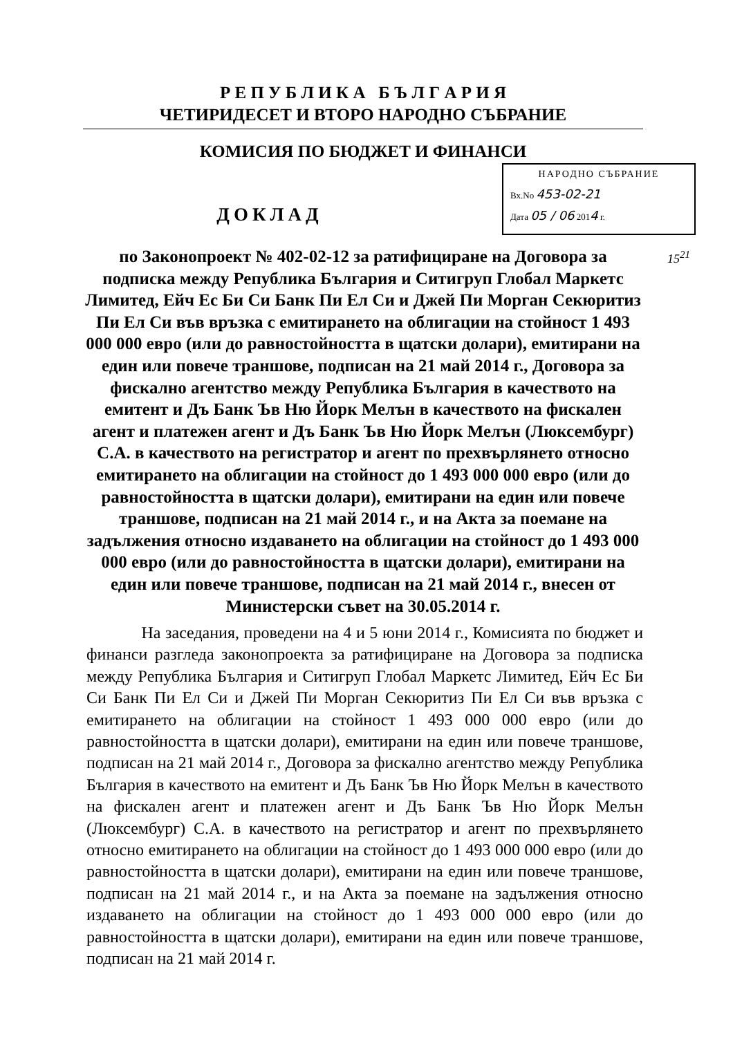Р Е П У Б Л И К А Б Ъ Л Г А Р И Я
ЧЕТИРИДЕСЕТ И ВТОРО НАРОДНО СЪБРАНИЕ
КОМИСИЯ ПО БЮДЖЕТ И ФИНАНСИ
НАРОДНО СЪБРАНИЕ
Вх.No 453-02-21
Дата 05 / 06 2014 г.
ДОКЛАД
15<sup>21</sup>
по Законопроект № 402-02-12 за ратифициране на Договора за подписка между Република България и Ситигруп Глобал Маркетс Лимитед, Ейч Ес Би Си Банк Пи Ел Си и Джей Пи Морган Секюритиз Пи Ел Си във връзка с емитирането на облигации на стойност 1 493 000 000 евро (или до равностойността в щатски долари), емитирани на един или повече траншове, подписан на 21 май 2014 г., Договора за фискално агентство между Република България в качеството на емитент и Дъ Банк Ъв Ню Йорк Мелън в качеството на фискален агент и платежен агент и Дъ Банк Ъв Ню Йорк Мелън (Люксембург) С.А. в качеството на регистратор и агент по прехвърлянето относно емитирането на облигации на стойност до 1 493 000 000 евро (или до равностойността в щатски долари), емитирани на един или повече траншове, подписан на 21 май 2014 г., и на Акта за поемане на задължения относно издаването на облигации на стойност до 1 493 000 000 евро (или до равностойността в щатски долари), емитирани на един или повече траншове, подписан на 21 май 2014 г., внесен от Министерски съвет на 30.05.2014 г.
На заседания, проведени на 4 и 5 юни 2014 г., Комисията по бюджет и финанси разгледа законопроекта за ратифициране на Договора за подписка между Република България и Ситигруп Глобал Маркетс Лимитед, Ейч Ес Би Си Банк Пи Ел Си и Джей Пи Морган Секюритиз Пи Ел Си във връзка с емитирането на облигации на стойност 1 493 000 000 евро (или до равностойността в щатски долари), емитирани на един или повече траншове, подписан на 21 май 2014 г., Договора за фискално агентство между Република България в качеството на емитент и Дъ Банк Ъв Ню Йорк Мелън в качеството на фискален агент и платежен агент и Дъ Банк Ъв Ню Йорк Мелън (Люксембург) С.А. в качеството на регистратор и агент по прехвърлянето относно емитирането на облигации на стойност до 1 493 000 000 евро (или до равностойността в щатски долари), емитирани на един или повече траншове, подписан на 21 май 2014 г., и на Акта за поемане на задължения относно издаването на облигации на стойност до 1 493 000 000 евро (или до равностойността в щатски долари), емитирани на един или повече траншове, подписан на 21 май 2014 г.